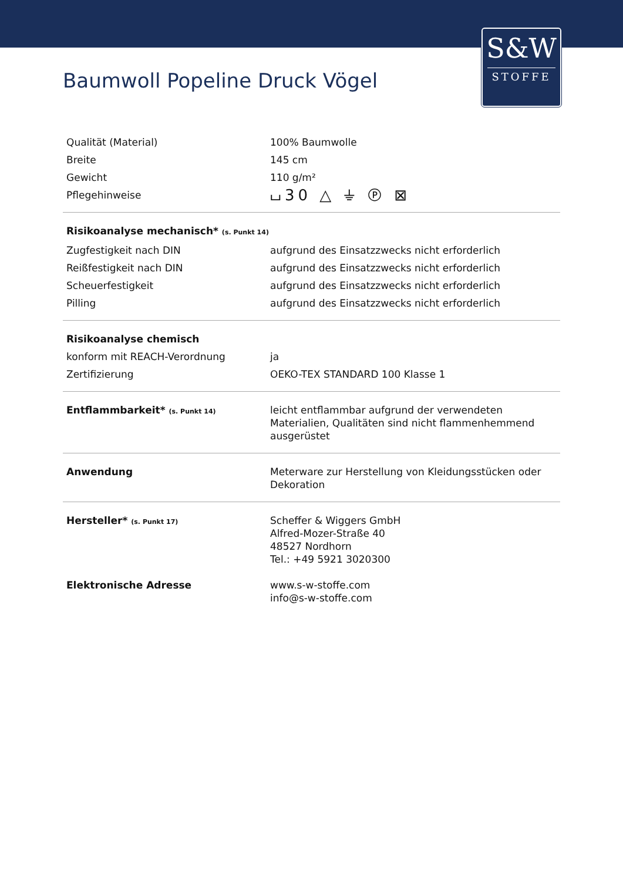S&W
STOFFE
Baumwoll Popeline Druck Vögel
| Qualität (Material) | 100% Baumwolle |
| Breite | 145 cm |
| Gewicht | 110 g/m² |
| Pflegehinweise | ⌴30 △ ⏚ Ⓟ ⊠ |
| Risikoanalyse mechanisch* (s. Punkt 14) | |
| Zugfestigkeit nach DIN | aufgrund des Einsatzzwecks nicht erforderlich |
| Reißfestigkeit nach DIN | aufgrund des Einsatzzwecks nicht erforderlich |
| Scheuerfestigkeit | aufgrund des Einsatzzwecks nicht erforderlich |
| Pilling | aufgrund des Einsatzzwecks nicht erforderlich |
| Risikoanalyse chemisch | |
| konform mit REACH-Verordnung | ja |
| Zertifizierung | OEKO-TEX STANDARD 100 Klasse 1 |
| Entflammbarkeit* (s. Punkt 14) | leicht entflammbar aufgrund der verwendeten Materialien, Qualitäten sind nicht flammenhemmend ausgerüstet |
| Anwendung | Meterware zur Herstellung von Kleidungsstücken oder Dekoration |
| Hersteller* (s. Punkt 17) | Scheffer & Wiggers GmbH Alfred-Mozer-Straße 40 48527 Nordhorn Tel.: +49 5921 3020300 |
| Elektronische Adresse | www.s-w-stoffe.com info@s-w-stoffe.com |